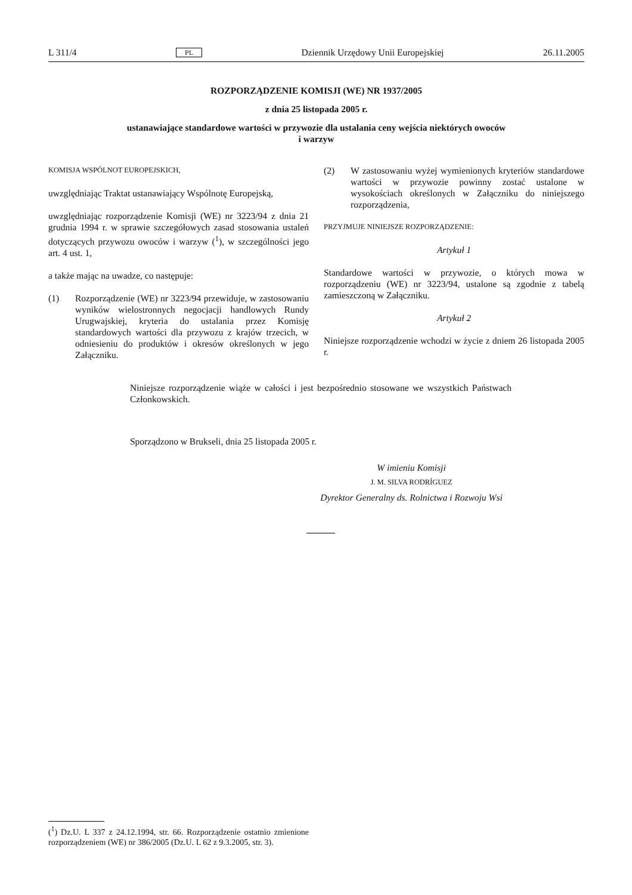L 311/4 PL Dziennik Urzędowy Unii Europejskiej 26.11.2005
ROZPORZĄDZENIE KOMISJI (WE) NR 1937/2005
z dnia 25 listopada 2005 r.
ustanawiające standardowe wartości w przywozie dla ustalania ceny wejścia niektórych owoców
i warzyw
KOMISJA WSPÓLNOT EUROPEJSKICH,
uwzględniając Traktat ustanawiający Wspólnotę Europejską,
uwzględniając rozporządzenie Komisji (WE) nr 3223/94 z dnia 21 grudnia 1994 r. w sprawie szczegółowych zasad stosowania ustaleń dotyczących przywozu owoców i warzyw (<sup>1</sup>), w szczególności jego art. 4 ust. 1,
a także mając na uwadze, co następuje:
(1) Rozporządzenie (WE) nr 3223/94 przewiduje, w zastosowaniu wyników wielostronnych negocjacji handlowych Rundy Urugwajskiej, kryteria do ustalania przez Komisję standardowych wartości dla przywozu z krajów trzecich, w odniesieniu do produktów i okresów określonych w jego Załączniku.
(2) W zastosowaniu wyżej wymienionych kryteriów standardowe wartości w przywozie powinny zostać ustalone w wysokościach określonych w Załączniku do niniejszego rozporządzenia,
PRZYJMUJE NINIEJSZE ROZPORZĄDZENIE:
Artykuł 1
Standardowe wartości w przywozie, o których mowa w rozporządzeniu (WE) nr 3223/94, ustalone są zgodnie z tabelą zamieszczoną w Załączniku.
Artykuł 2
Niniejsze rozporządzenie wchodzi w życie z dniem 26 listopada 2005 r.
Niniejsze rozporządzenie wiąże w całości i jest bezpośrednio stosowane we wszystkich Państwach Członkowskich.
Sporządzono w Brukseli, dnia 25 listopada 2005 r.
W imieniu Komisji
J. M. SILVA RODRÍGUEZ
Dyrektor Generalny ds. Rolnictwa i Rozwoju Wsi
(<sup>1</sup>) Dz.U. L 337 z 24.12.1994, str. 66. Rozporządzenie ostatnio zmienione rozporządzeniem (WE) nr 386/2005 (Dz.U. L 62 z 9.3.2005, str. 3).